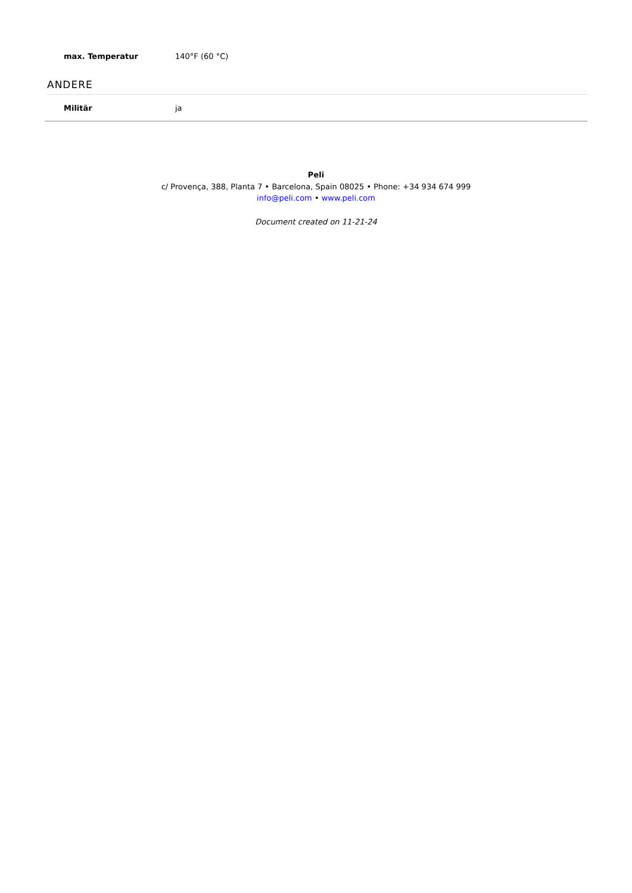| max. Temperatur | 140°F (60 °C) |
ANDERE
| Militär | ja |
Peli
c/ Provença, 388, Planta 7 • Barcelona, Spain 08025 • Phone: +34 934 674 999
info@peli.com • www.peli.com
Document created on 11-21-24